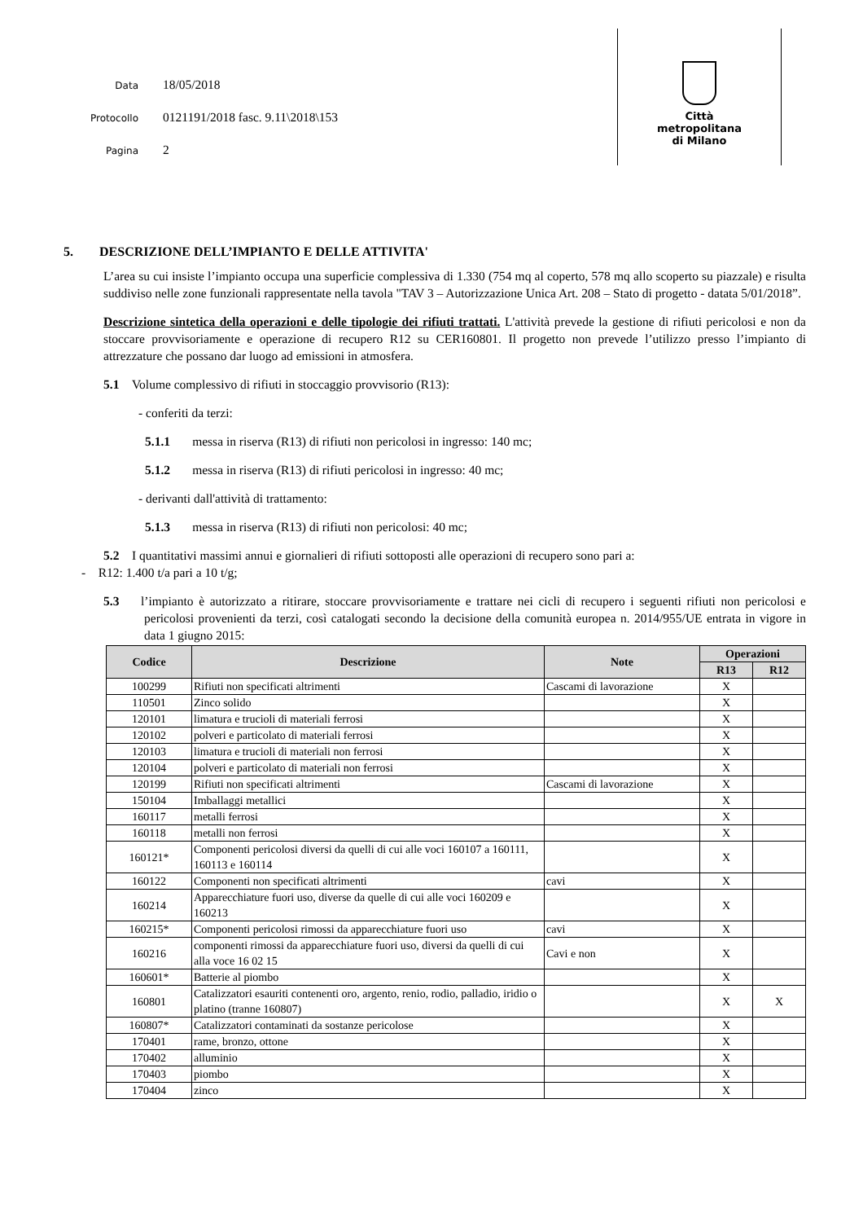Data 18/05/2018
Protocollo 0121191/2018 fasc. 9.11\2018\153
Pagina 2
Città
metropolitana
di Milano
5. DESCRIZIONE DELL’IMPIANTO E DELLE ATTIVITA'
L’area su cui insiste l’impianto occupa una superficie complessiva di 1.330 (754 mq al coperto, 578 mq allo scoperto su piazzale) e risulta suddiviso nelle zone funzionali rappresentate nella tavola "TAV 3 – Autorizzazione Unica Art. 208 – Stato di progetto - datata 5/01/2018”.
Descrizione sintetica della operazioni e delle tipologie dei rifiuti trattati. L'attività prevede la gestione di rifiuti pericolosi e non da stoccare provvisoriamente e operazione di recupero R12 su CER160801. Il progetto non prevede l’utilizzo presso l’impianto di attrezzature che possano dar luogo ad emissioni in atmosfera.
5.1 Volume complessivo di rifiuti in stoccaggio provvisorio (R13):
- conferiti da terzi:
5.1.1 messa in riserva (R13) di rifiuti non pericolosi in ingresso: 140 mc;
5.1.2 messa in riserva (R13) di rifiuti pericolosi in ingresso: 40 mc;
- derivanti dall'attività di trattamento:
5.1.3 messa in riserva (R13) di rifiuti non pericolosi: 40 mc;
5.2 I quantitativi massimi annui e giornalieri di rifiuti sottoposti alle operazioni di recupero sono pari a:
- R12: 1.400 t/a pari a 10 t/g;
5.3 l’impianto è autorizzato a ritirare, stoccare provvisoriamente e trattare nei cicli di recupero i seguenti rifiuti non pericolosi e pericolosi provenienti da terzi, così catalogati secondo la decisione della comunità europea n. 2014/955/UE entrata in vigore in data 1 giugno 2015:
| Codice | Descrizione | Note | Operazioni | |
| --- | --- | --- | --- | --- |
| | | | R13 | R12 |
| 100299 | Rifiuti non specificati altrimenti | Cascami di lavorazione | X | |
| 110501 | Zinco solido | | X | |
| 120101 | limatura e trucioli di materiali ferrosi | | X | |
| 120102 | polveri e particolato di materiali ferrosi | | X | |
| 120103 | limatura e trucioli di materiali non ferrosi | | X | |
| 120104 | polveri e particolato di materiali non ferrosi | | X | |
| 120199 | Rifiuti non specificati altrimenti | Cascami di lavorazione | X | |
| 150104 | Imballaggi metallici | | X | |
| 160117 | metalli ferrosi | | X | |
| 160118 | metalli non ferrosi | | X | |
| 160121* | Componenti pericolosi diversi da quelli di cui alle voci 160107 a 160111, 160113 e 160114 | | X | |
| 160122 | Componenti non specificati altrimenti | cavi | X | |
| 160214 | Apparecchiature fuori uso, diverse da quelle di cui alle voci 160209 e 160213 | | X | |
| 160215* | Componenti pericolosi rimossi da apparecchiature fuori uso | cavi | X | |
| 160216 | componenti rimossi da apparecchiature fuori uso, diversi da quelli di cui alla voce 16 02 15 | Cavi e non | X | |
| 160601* | Batterie al piombo | | X | |
| 160801 | Catalizzatori esauriti contenenti oro, argento, renio, rodio, palladio, iridio o platino (tranne 160807) | | X | X |
| 160807* | Catalizzatori contaminati da sostanze pericolose | | X | |
| 170401 | rame, bronzo, ottone | | X | |
| 170402 | alluminio | | X | |
| 170403 | piombo | | X | |
| 170404 | zinco | | X | |